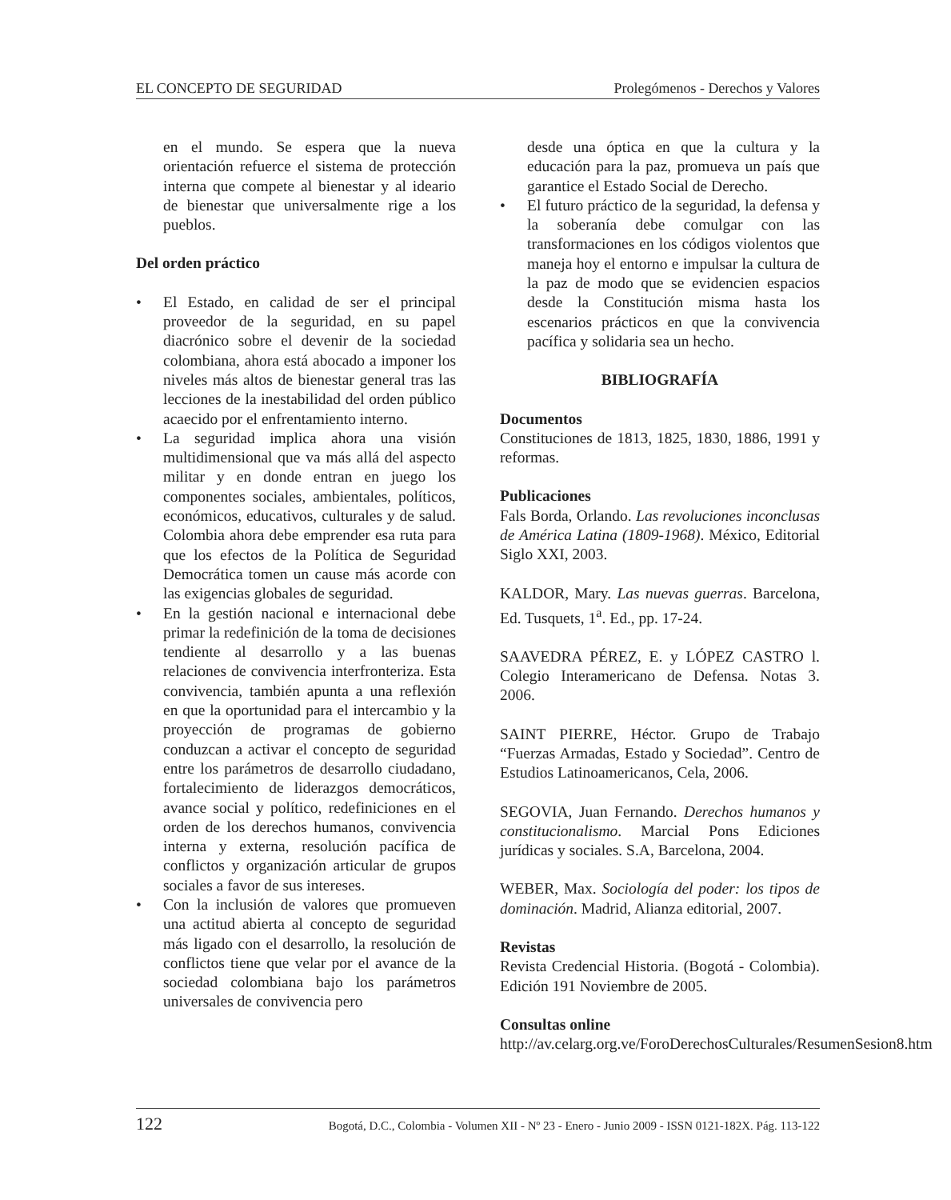EL CONCEPTO DE SEGURIDAD Prolegómenos - Derechos y Valores
en el mundo. Se espera que la nueva orientación refuerce el sistema de protección interna que compete al bienestar y al ideario de bienestar que universalmente rige a los pueblos.
Del orden práctico
• El Estado, en calidad de ser el principal proveedor de la seguridad, en su papel diacrónico sobre el devenir de la sociedad colombiana, ahora está abocado a imponer los niveles más altos de bienestar general tras las lecciones de la inestabilidad del orden público acaecido por el enfrentamiento interno.
• La seguridad implica ahora una visión multidimensional que va más allá del aspecto militar y en donde entran en juego los componentes sociales, ambientales, políticos, económicos, educativos, culturales y de salud. Colombia ahora debe emprender esa ruta para que los efectos de la Política de Seguridad Democrática tomen un cause más acorde con las exigencias globales de seguridad.
• En la gestión nacional e internacional debe primar la redefinición de la toma de decisiones tendiente al desarrollo y a las buenas relaciones de convivencia interfronteriza. Esta convivencia, también apunta a una reflexión en que la oportunidad para el intercambio y la proyección de programas de gobierno conduzcan a activar el concepto de seguridad entre los parámetros de desarrollo ciudadano, fortalecimiento de liderazgos democráticos, avance social y político, redefiniciones en el orden de los derechos humanos, convivencia interna y externa, resolución pacífica de conflictos y organización articular de grupos sociales a favor de sus intereses.
• Con la inclusión de valores que promueven una actitud abierta al concepto de seguridad más ligado con el desarrollo, la resolución de conflictos tiene que velar por el avance de la sociedad colombiana bajo los parámetros universales de convivencia pero
desde una óptica en que la cultura y la educación para la paz, promueva un país que garantice el Estado Social de Derecho.
• El futuro práctico de la seguridad, la defensa y la soberanía debe comulgar con las transformaciones en los códigos violentos que maneja hoy el entorno e impulsar la cultura de la paz de modo que se evidencien espacios desde la Constitución misma hasta los escenarios prácticos en que la convivencia pacífica y solidaria sea un hecho.
BIBLIOGRAFÍA
Documentos
Constituciones de 1813, 1825, 1830, 1886, 1991 y reformas.
Publicaciones
Fals Borda, Orlando. Las revoluciones inconclusas de América Latina (1809-1968). México, Editorial Siglo XXI, 2003.
KALDOR, Mary. Las nuevas guerras. Barcelona, Ed. Tusquets, 1<sup>a</sup>. Ed., pp. 17-24.
SAAVEDRA PÉREZ, E. y LÓPEZ CASTRO l. Colegio Interamericano de Defensa. Notas 3. 2006.
SAINT PIERRE, Héctor. Grupo de Trabajo “Fuerzas Armadas, Estado y Sociedad”. Centro de Estudios Latinoamericanos, Cela, 2006.
SEGOVIA, Juan Fernando. Derechos humanos y constitucionalismo. Marcial Pons Ediciones jurídicas y sociales. S.A, Barcelona, 2004.
WEBER, Max. Sociología del poder: los tipos de dominación. Madrid, Alianza editorial, 2007.
Revistas
Revista Credencial Historia. (Bogotá - Colombia). Edición 191 Noviembre de 2005.
Consultas online
http://av.celarg.org.ve/ForoDerechosCulturales/ResumenSesion8.htm
122 Bogotá, D.C., Colombia - Volumen XII - Nº 23 - Enero - Junio 2009 - ISSN 0121-182X. Pág. 113-122